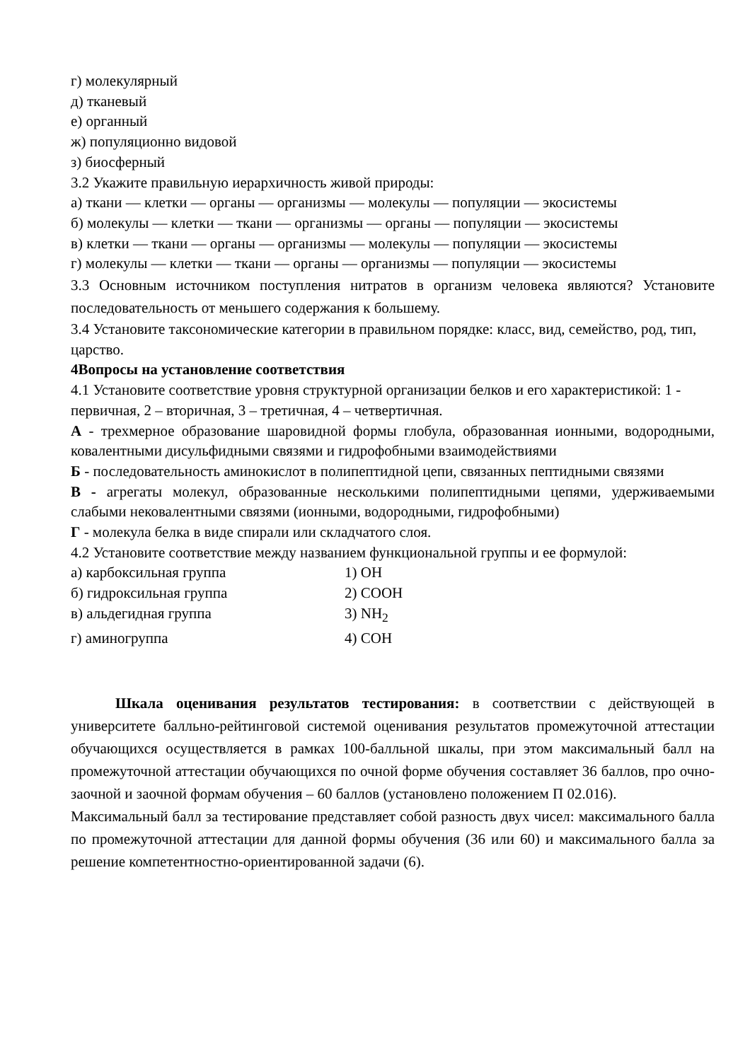г) молекулярный
д) тканевый
е) органный
ж) популяционно видовой
з) биосферный
3.2 Укажите правильную иерархичность живой природы:
а) ткани — клетки — органы — организмы — молекулы — популяции — экосистемы
б) молекулы — клетки — ткани — организмы — органы — популяции — экосистемы
в) клетки — ткани — органы — организмы — молекулы — популяции — экосистемы
г) молекулы — клетки — ткани — органы — организмы — популяции — экосистемы
3.3 Основным источником поступления нитратов в организм человека являются? Установите последовательность от меньшего содержания к большему.
3.4 Установите таксономические категории в правильном порядке: класс, вид, семейство, род, тип, царство.
4Вопросы на установление соответствия
4.1 Установите соответствие уровня структурной организации белков и его характеристикой: 1 - первичная, 2 – вторичная, 3 – третичная, 4 – четвертичная.
А - трехмерное образование шаровидной формы глобула, образованная ионными, водородными, ковалентными дисульфидными связями и гидрофобными взаимодействиями
Б - последовательность аминокислот в полипептидной цепи, связанных пептидными связями
В - агрегаты молекул, образованные несколькими полипептидными цепями, удерживаемыми слабыми нековалентными связями (ионными, водородными, гидрофобными)
Г - молекула белка в виде спирали или складчатого слоя.
4.2 Установите соответствие между названием функциональной группы и ее формулой:
а) карбоксильная группа 1) ОН
б) гидроксильная группа 2) СООН
в) альдегидная группа 3) NH<sub>2</sub>
г) аминогруппа 4) СОН
Шкала оценивания результатов тестирования: в соответствии с действующей в университете балльно-рейтинговой системой оценивания результатов промежуточной аттестации обучающихся осуществляется в рамках 100-балльной шкалы, при этом максимальный балл на промежуточной аттестации обучающихся по очной форме обучения составляет 36 баллов, про очно-заочной и заочной формам обучения – 60 баллов (установлено положением П 02.016).
Максимальный балл за тестирование представляет собой разность двух чисел: максимального балла по промежуточной аттестации для данной формы обучения (36 или 60) и максимального балла за решение компетентностно-ориентированной задачи (6).